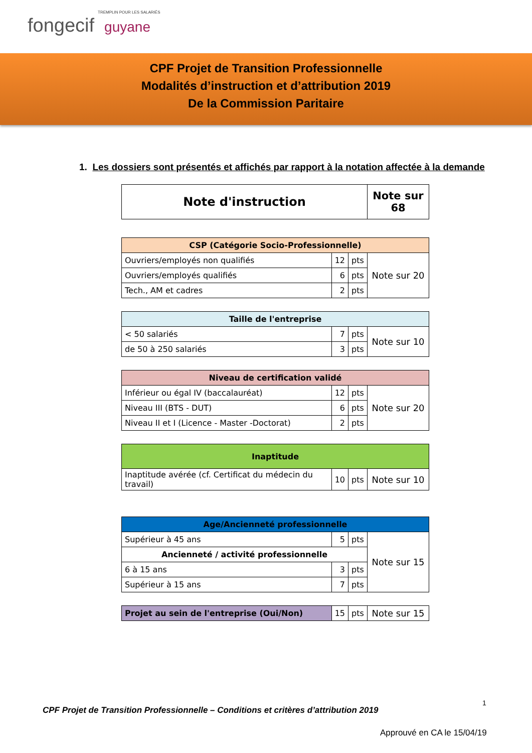TREMPLIN POUR LES SALARIÉS
fongecif guyane
CPF Projet de Transition Professionnelle
Modalités d’instruction et d’attribution 2019
De la Commission Paritaire
1. Les dossiers sont présentés et affichés par rapport à la notation affectée à la demande
| Note d'instruction | Note sur 68 |
| --- | --- |
| CSP (Catégorie Socio-Professionnelle) | | | |
| --- | --- | --- | --- |
| Ouvriers/employés non qualifiés | 12 | pts | Note sur 20 |
| Ouvriers/employés qualifiés | 6 | pts | |
| Tech., AM et cadres | 2 | pts | |
| Taille de l'entreprise | | | |
| --- | --- | --- | --- |
| < 50 salariés | 7 | pts | Note sur 10 |
| de 50 à 250 salariés | 3 | pts | |
| Niveau de certification validé | | | |
| --- | --- | --- | --- |
| Inférieur ou égal IV (baccalauréat) | 12 | pts | Note sur 20 |
| Niveau III (BTS - DUT) | 6 | pts | |
| Niveau II et I (Licence - Master -Doctorat) | 2 | pts | |
| Inaptitude | | | |
| --- | --- | --- | --- |
| Inaptitude avérée (cf. Certificat du médecin du travail) | 10 | pts | Note sur 10 |
| Age/Ancienneté professionnelle | | | |
| --- | --- | --- | --- |
| Supérieur à 45 ans | 5 | pts | Note sur 15 |
| Ancienneté / activité professionnelle | | | |
| 6 à 15 ans | 3 | pts | |
| Supérieur à 15 ans | 7 | pts | |
| Projet au sein de l'entreprise (Oui/Non) | 15 | pts | Note sur 15 |
1
CPF Projet de Transition Professionnelle – Conditions et critères d’attribution 2019
Approuvé en CA le 15/04/19